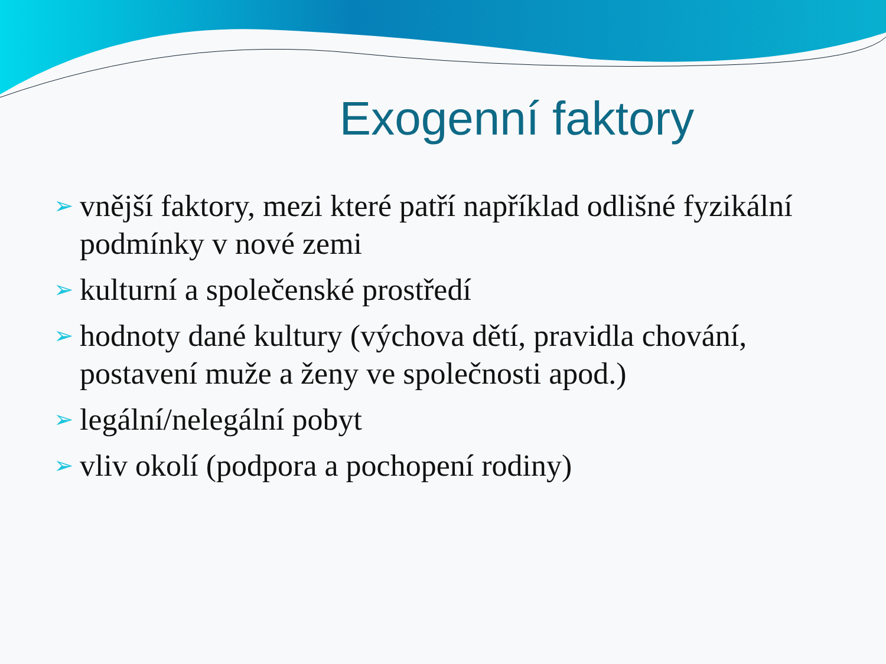Exogenní faktory
➢ vnější faktory, mezi které patří například odlišné fyzikální podmínky v nové zemi
➢ kulturní a společenské prostředí
➢ hodnoty dané kultury (výchova dětí, pravidla chování, postavení muže a ženy ve společnosti apod.)
➢ legální/nelegální pobyt
➢ vliv okolí (podpora a pochopení rodiny)